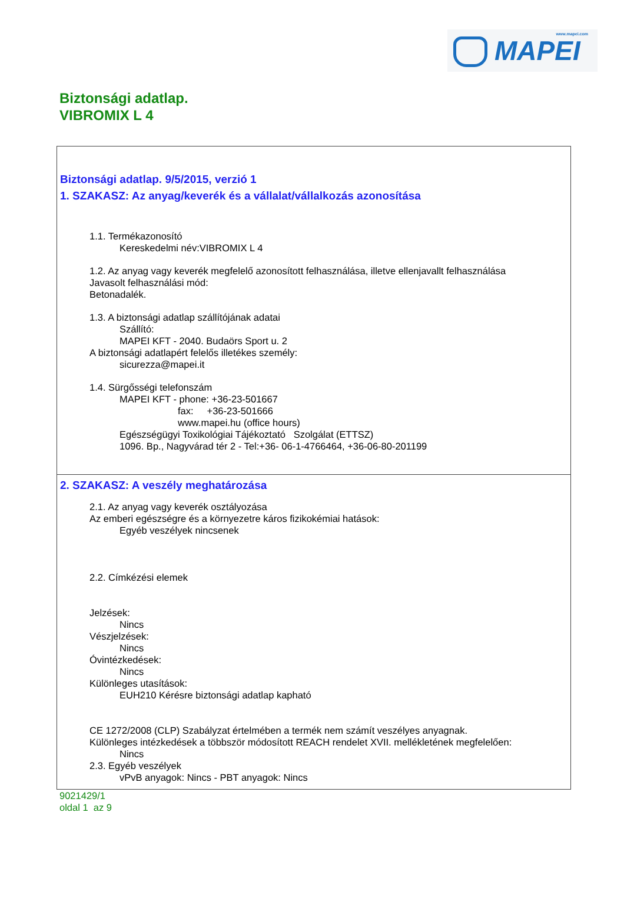www.mapei.com
MAPEI
Biztonsági adatlap.
VIBROMIX L 4
Biztonsági adatlap. 9/5/2015, verzió 1
1. SZAKASZ: Az anyag/keverék és a vállalat/vállalkozás azonosítása
1.1. Termékazonosító
Kereskedelmi név:VIBROMIX L 4
1.2. Az anyag vagy keverék megfelelő azonosított felhasználása, illetve ellenjavallt felhasználása
Javasolt felhasználási mód:
Betonadalék.
1.3. A biztonsági adatlap szállítójának adatai
Szállító:
MAPEI KFT - 2040. Budaörs Sport u. 2
A biztonsági adatlapért felelős illetékes személy:
sicurezza@mapei.it
1.4. Sürgősségi telefonszám
MAPEI KFT - phone: +36-23-501667
fax: +36-23-501666
www.mapei.hu (office hours)
Egészségügyi Toxikológiai Tájékoztató Szolgálat (ETTSZ)
1096. Bp., Nagyvárad tér 2 - Tel:+36- 06-1-4766464, +36-06-80-201199
2. SZAKASZ: A veszély meghatározása
2.1. Az anyag vagy keverék osztályozása
Az emberi egészségre és a környezetre káros fizikokémiai hatások:
Egyéb veszélyek nincsenek
2.2. Címkézési elemek
Jelzések:
Nincs
Vészjelzések:
Nincs
Óvintézkedések:
Nincs
Különleges utasítások:
EUH210 Kérésre biztonsági adatlap kapható
CE 1272/2008 (CLP) Szabályzat értelmében a termék nem számít veszélyes anyagnak.
Különleges intézkedések a többször módosított REACH rendelet XVII. mellékletének megfelelően:
Nincs
2.3. Egyéb veszélyek
vPvB anyagok: Nincs - PBT anyagok: Nincs
9021429/1
oldal 1 az 9